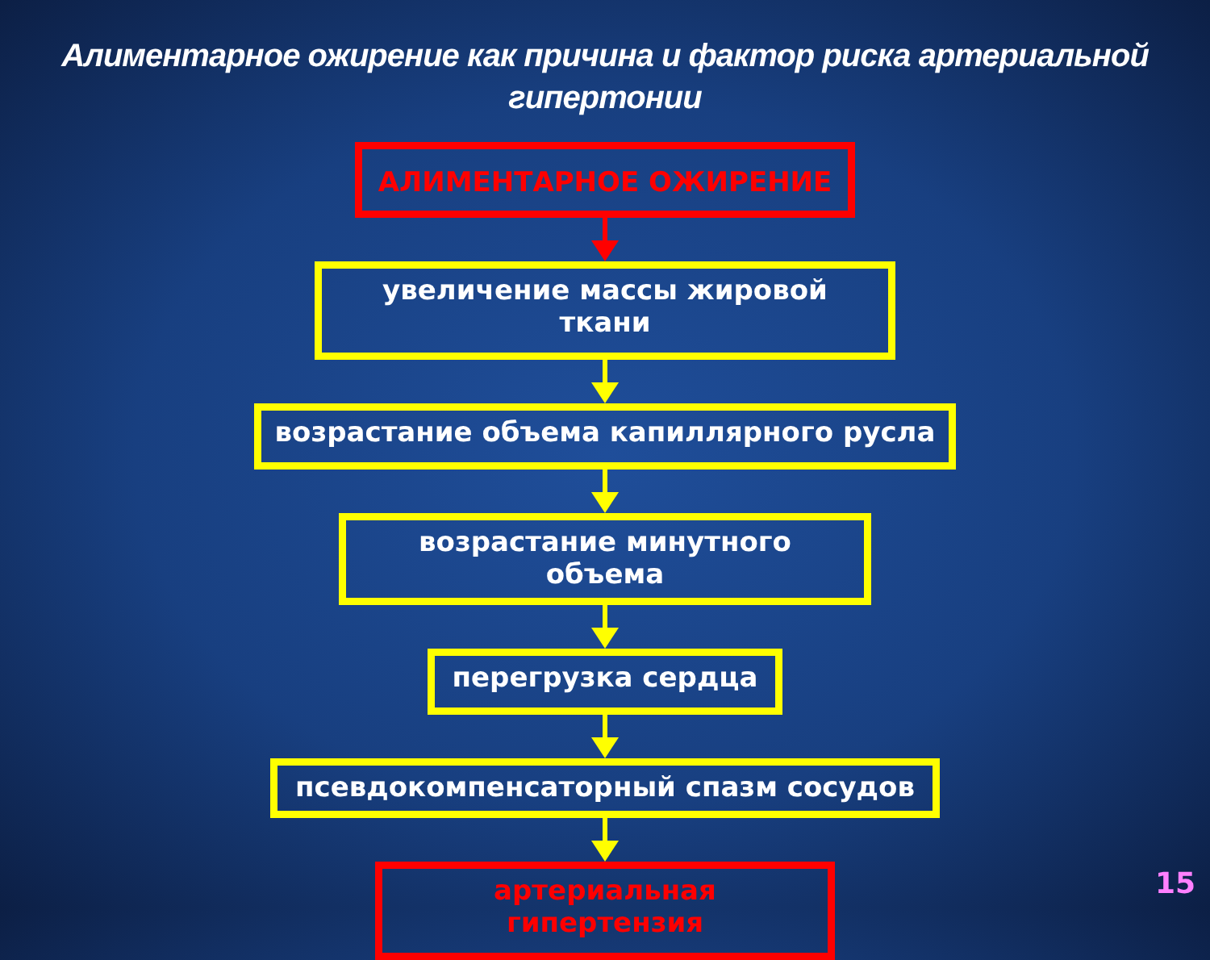Алиментарное ожирение как причина и фактор риска артериальной гипертонии
АЛИМЕНТАРНОЕ ОЖИРЕНИЕ
увеличение массы жировой ткани
возрастание объема капиллярного русла
возрастание минутного объема
перегрузка сердца
псевдокомпенсаторный спазм сосудов
артериальная гипертензия
15